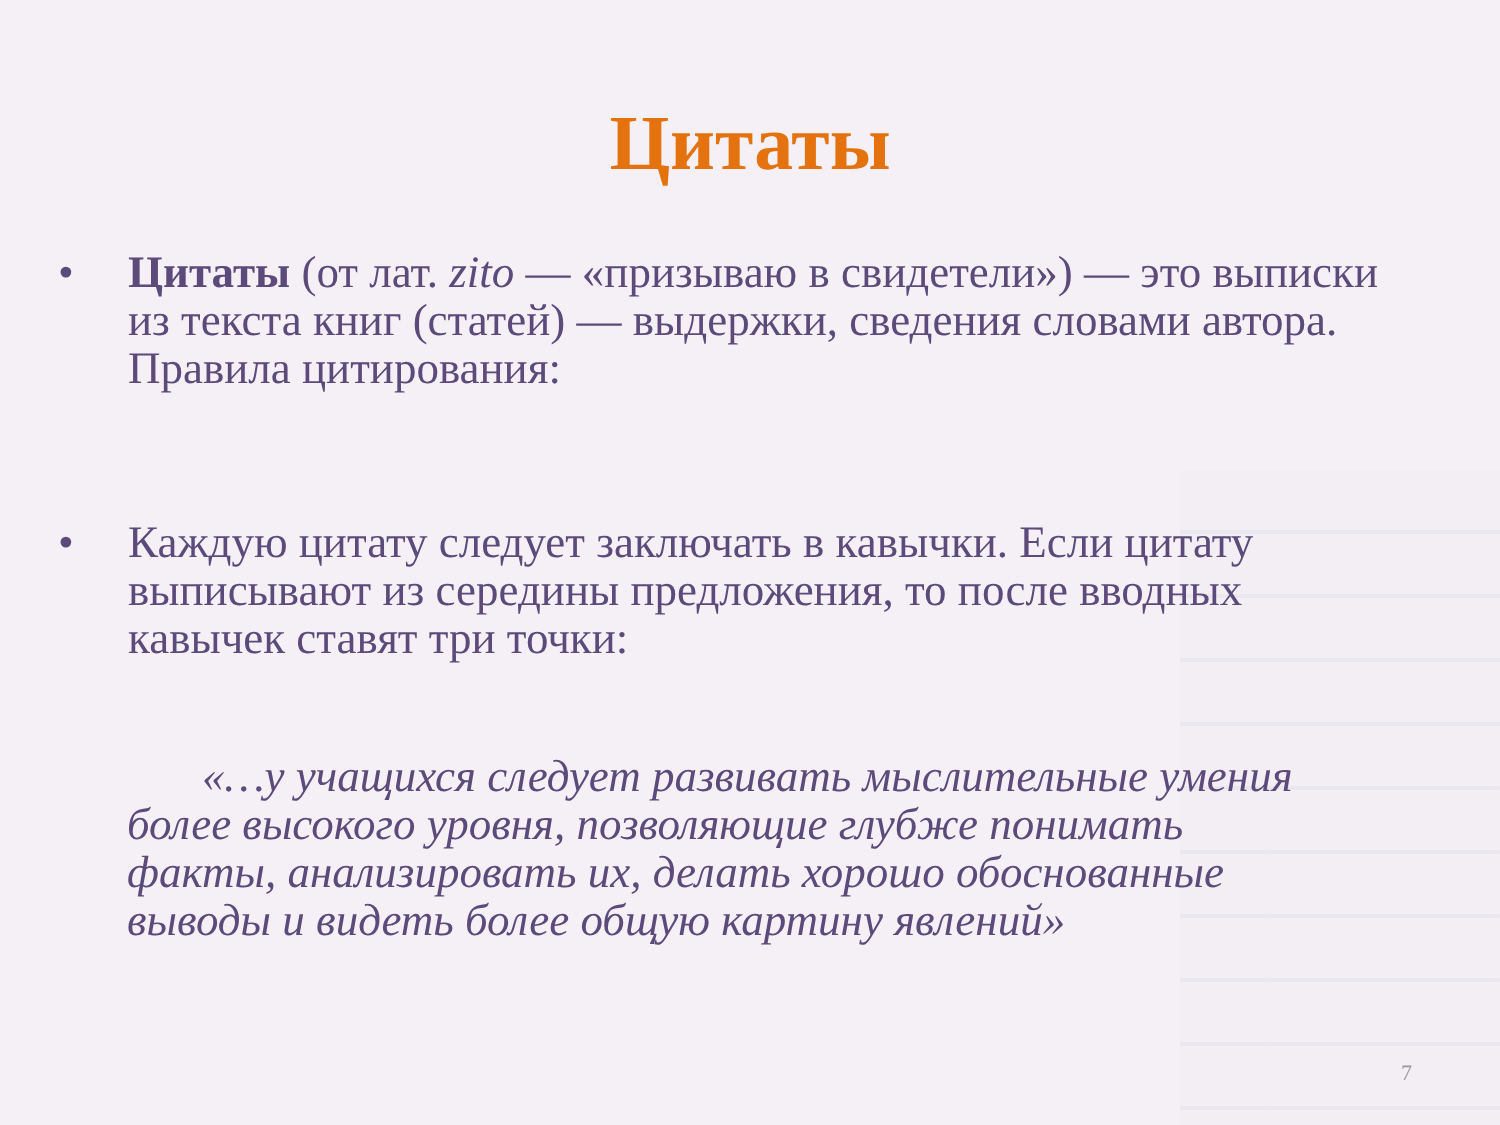Цитаты
• Цитаты (от лат. zito — «призываю в свидетели») — это выписки из текста книг (статей) — выдержки, сведения словами автора. Правила цитирования:
• Каждую цитату следует заключать в кавычки. Если цитату выписывают из середины предложения, то после вводных кавычек ставят три точки:
«…у учащихся следует развивать мыслительные умения более высокого уровня, позволяющие глубже понимать факты, анализировать их, делать хорошо обоснованные выводы и видеть более общую картину явлений»
7